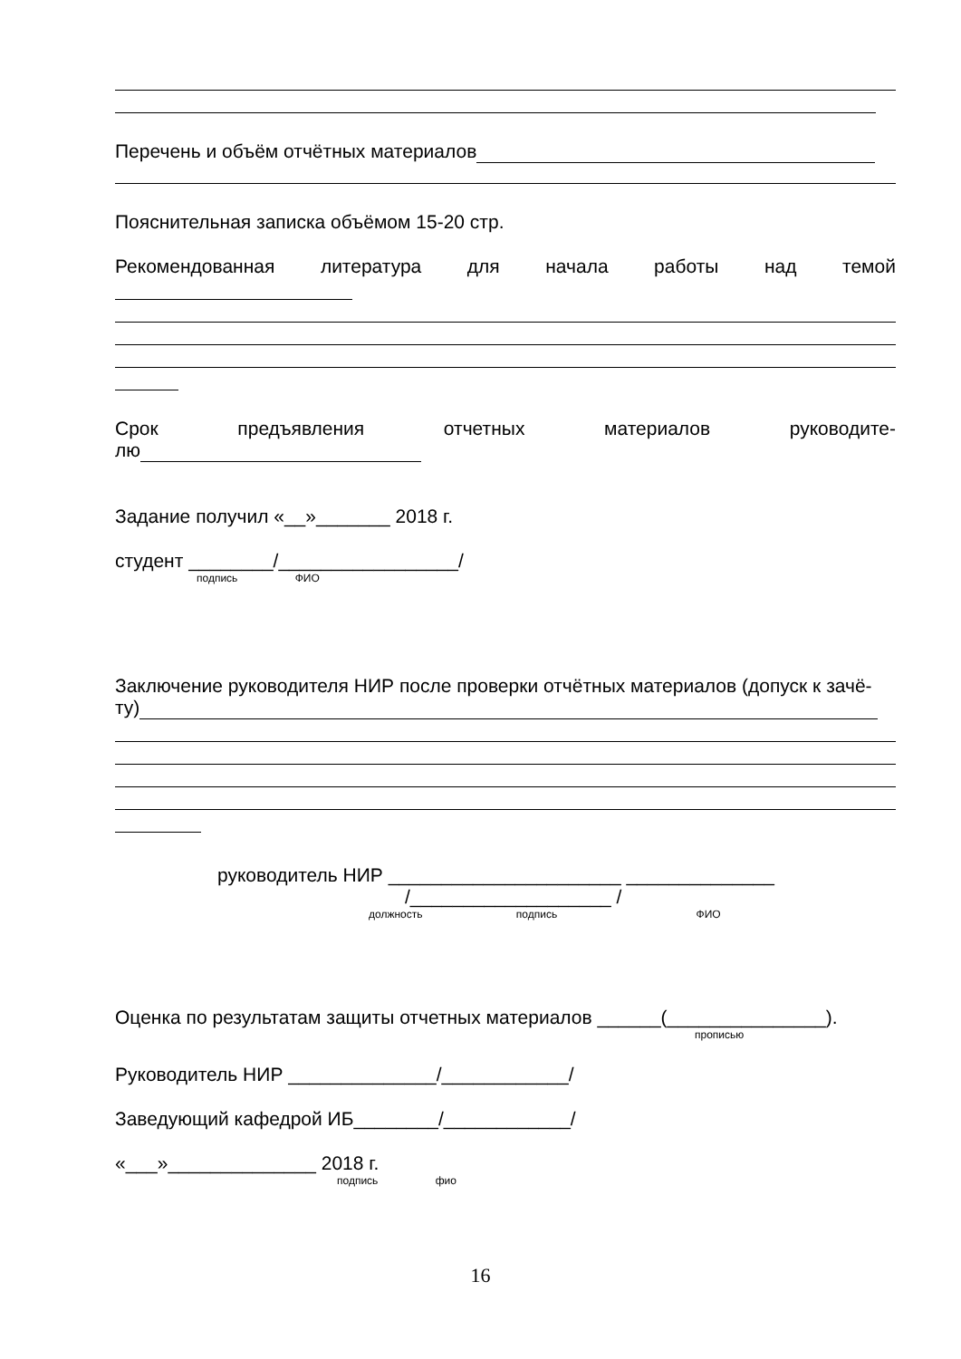Перечень и объём отчётных материалов
Пояснительная записка объёмом 15-20 стр.
Рекомендованная литература для начала работы над темой
Срок предъявления отчетных материалов руководите-
лю
Задание получил «__»_______ 2018 г.
студент ________/_________________/
подпись ФИО
Заключение руководителя НИР после проверки отчётных материалов (допуск к зачё-
ту)
руководитель НИР ______________________ ______________
/___________________ /
должность подпись ФИО
Оценка по результатам защиты отчетных материалов ______(_______________).
прописью
Руководитель НИР ______________/____________/
Заведующий кафедрой ИБ________/____________/
«___»______________ 2018 г.
подпись фио
16